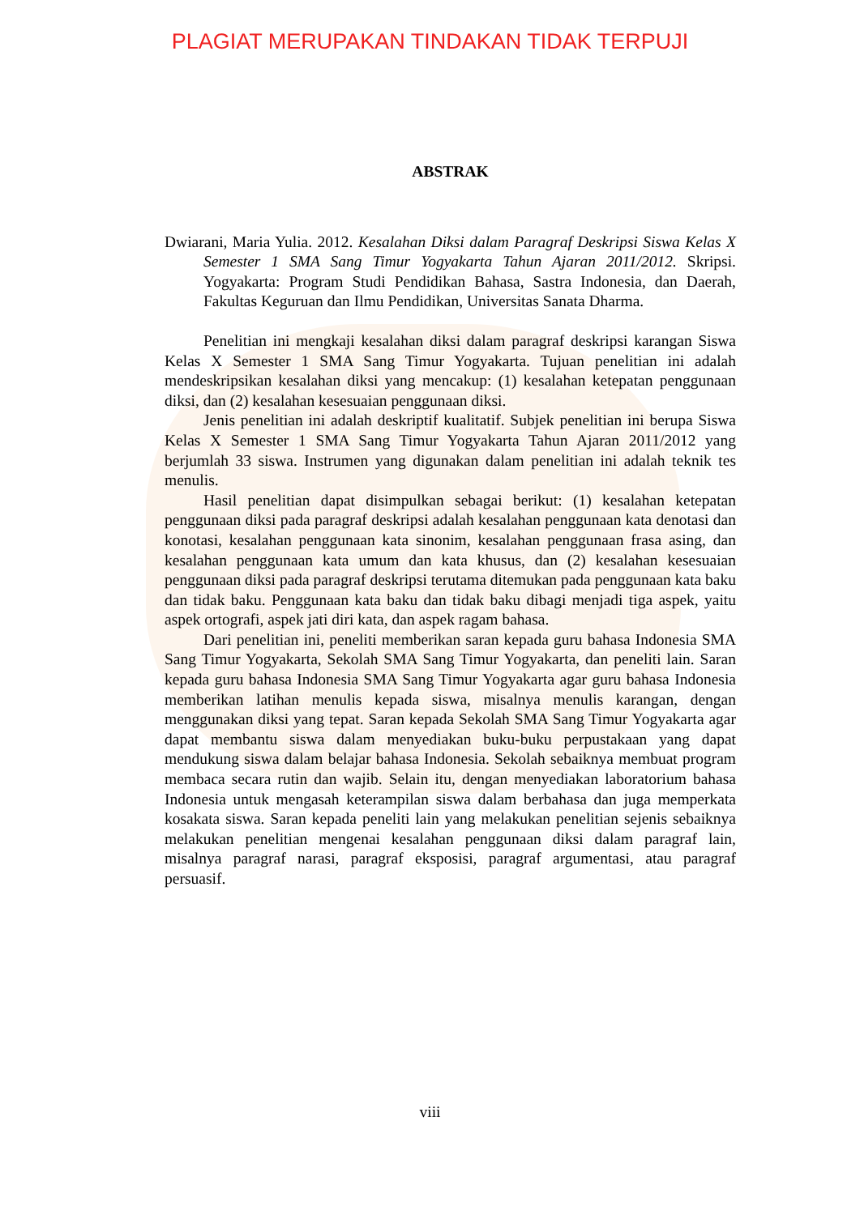PLAGIAT MERUPAKAN TINDAKAN TIDAK TERPUJI
ABSTRAK
Dwiarani, Maria Yulia. 2012. Kesalahan Diksi dalam Paragraf Deskripsi Siswa Kelas X Semester 1 SMA Sang Timur Yogyakarta Tahun Ajaran 2011/2012. Skripsi. Yogyakarta: Program Studi Pendidikan Bahasa, Sastra Indonesia, dan Daerah, Fakultas Keguruan dan Ilmu Pendidikan, Universitas Sanata Dharma.
Penelitian ini mengkaji kesalahan diksi dalam paragraf deskripsi karangan Siswa Kelas X Semester 1 SMA Sang Timur Yogyakarta. Tujuan penelitian ini adalah mendeskripsikan kesalahan diksi yang mencakup: (1) kesalahan ketepatan penggunaan diksi, dan (2) kesalahan kesesuaian penggunaan diksi.
Jenis penelitian ini adalah deskriptif kualitatif. Subjek penelitian ini berupa Siswa Kelas X Semester 1 SMA Sang Timur Yogyakarta Tahun Ajaran 2011/2012 yang berjumlah 33 siswa. Instrumen yang digunakan dalam penelitian ini adalah teknik tes menulis.
Hasil penelitian dapat disimpulkan sebagai berikut: (1) kesalahan ketepatan penggunaan diksi pada paragraf deskripsi adalah kesalahan penggunaan kata denotasi dan konotasi, kesalahan penggunaan kata sinonim, kesalahan penggunaan frasa asing, dan kesalahan penggunaan kata umum dan kata khusus, dan (2) kesalahan kesesuaian penggunaan diksi pada paragraf deskripsi terutama ditemukan pada penggunaan kata baku dan tidak baku. Penggunaan kata baku dan tidak baku dibagi menjadi tiga aspek, yaitu aspek ortografi, aspek jati diri kata, dan aspek ragam bahasa.
Dari penelitian ini, peneliti memberikan saran kepada guru bahasa Indonesia SMA Sang Timur Yogyakarta, Sekolah SMA Sang Timur Yogyakarta, dan peneliti lain. Saran kepada guru bahasa Indonesia SMA Sang Timur Yogyakarta agar guru bahasa Indonesia memberikan latihan menulis kepada siswa, misalnya menulis karangan, dengan menggunakan diksi yang tepat. Saran kepada Sekolah SMA Sang Timur Yogyakarta agar dapat membantu siswa dalam menyediakan buku-buku perpustakaan yang dapat mendukung siswa dalam belajar bahasa Indonesia. Sekolah sebaiknya membuat program membaca secara rutin dan wajib. Selain itu, dengan menyediakan laboratorium bahasa Indonesia untuk mengasah keterampilan siswa dalam berbahasa dan juga memperkata kosakata siswa. Saran kepada peneliti lain yang melakukan penelitian sejenis sebaiknya melakukan penelitian mengenai kesalahan penggunaan diksi dalam paragraf lain, misalnya paragraf narasi, paragraf eksposisi, paragraf argumentasi, atau paragraf persuasif.
viii